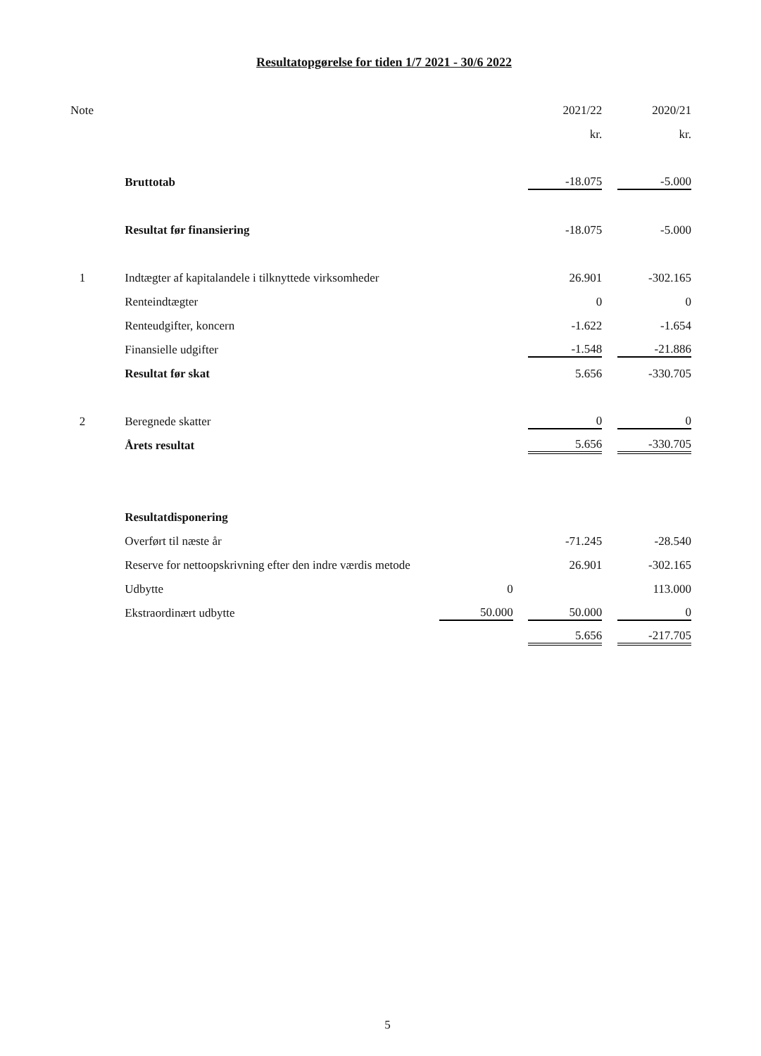Resultatopgørelse for tiden 1/7 2021 - 30/6 2022
| Note | | | 2021/22 | 2020/21 |
| --- | --- | --- | --- | --- |
| | | | kr. | kr. |
| | Bruttotab | | -18.075 | -5.000 |
| | Resultat før finansiering | | -18.075 | -5.000 |
| 1 | Indtægter af kapitalandele i tilknyttede virksomheder | | 26.901 | -302.165 |
| | Renteindtægter | | 0 | 0 |
| | Renteudgifter, koncern | | -1.622 | -1.654 |
| | Finansielle udgifter | | -1.548 | -21.886 |
| | Resultat før skat | | 5.656 | -330.705 |
| 2 | Beregnede skatter | | 0 | 0 |
| | Årets resultat | | 5.656 | -330.705 |
| | Resultatdisponering | | | |
| | Overført til næste år | | -71.245 | -28.540 |
| | Reserve for nettoopskrivning efter den indre værdis metode | | 26.901 | -302.165 |
| | Udbytte | 0 | | 113.000 |
| | Ekstraordinært udbytte | 50.000 | 50.000 | 0 |
| | | | 5.656 | -217.705 |
5